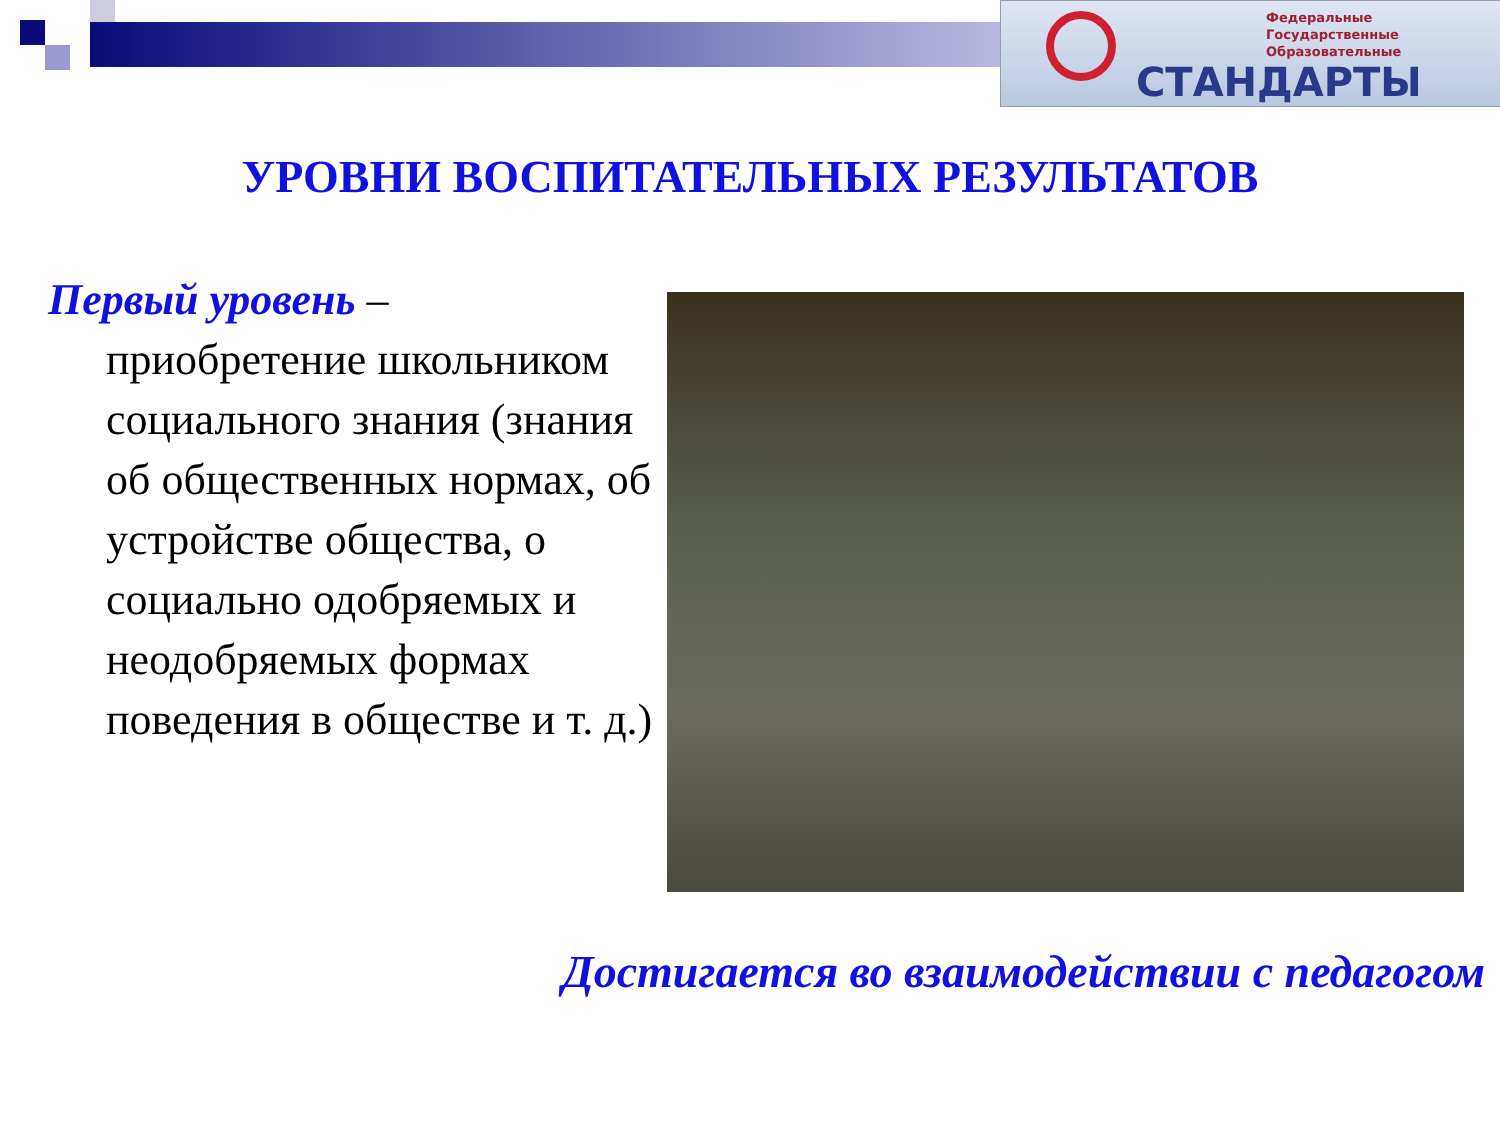Федеральные
Государственные
Образовательные
СТАНДАРТЫ
УРОВНИ ВОСПИТАТЕЛЬНЫХ РЕЗУЛЬТАТОВ
Первый уровень –
приобретение школьником социального знания (знания об общественных нормах, об устройстве общества, о социально одобряемых и неодобряемых формах поведения в обществе и т. д.)
Достигается во взаимодействии с педагогом